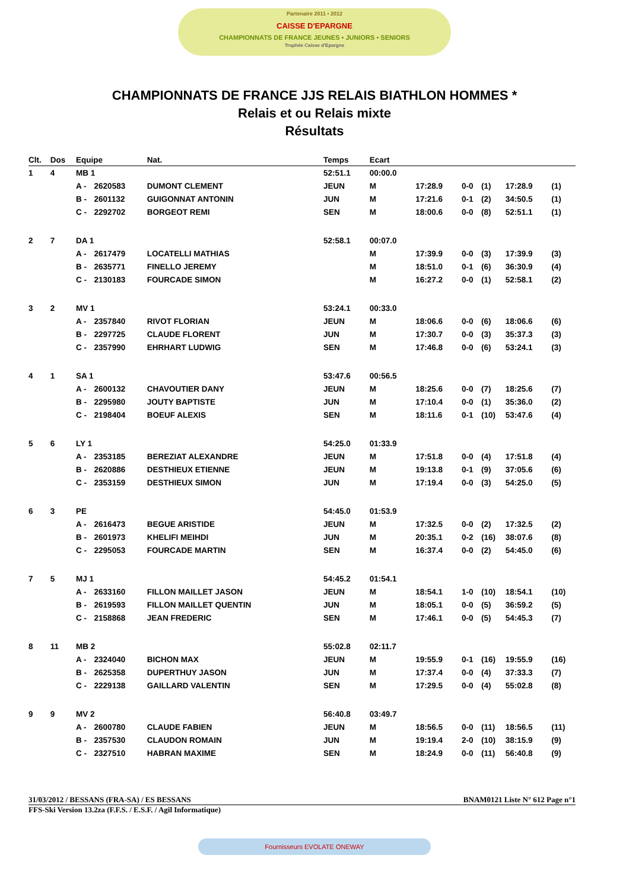Partenaire 2011 • 2012
CAISSE D'EPARGNE
CHAMPIONNATS DE FRANCE JEUNES • JUNIORS • SENIORS
Trophée Caisse d'Epargne
CHAMPIONNATS DE FRANCE JJS RELAIS BIATHLON HOMMES *
Relais et ou Relais mixte
Résultats
| Clt. | Dos | Equipe | | Nat. | Temps | Ecart | | | | | |
| --- | --- | --- | --- | --- | --- | --- | --- | --- | --- | --- | --- |
| 1 | 4 | MB 1 | | | 52:51.1 | 00:00.0 | | | | | |
| | | A - | 2620583 | DUMONT CLEMENT | JEUN | M | 17:28.9 | 0-0 | (1) | 17:28.9 | (1) |
| | | B - | 2601132 | GUIGONNAT ANTONIN | JUN | M | 17:21.6 | 0-1 | (2) | 34:50.5 | (1) |
| | | C - | 2292702 | BORGEOT REMI | SEN | M | 18:00.6 | 0-0 | (8) | 52:51.1 | (1) |
| 2 | 7 | DA 1 | | | 52:58.1 | 00:07.0 | | | | | |
| | | A - | 2617479 | LOCATELLI MATHIAS | | M | 17:39.9 | 0-0 | (3) | 17:39.9 | (3) |
| | | B - | 2635771 | FINELLO JEREMY | | M | 18:51.0 | 0-1 | (6) | 36:30.9 | (4) |
| | | C - | 2130183 | FOURCADE SIMON | | M | 16:27.2 | 0-0 | (1) | 52:58.1 | (2) |
| 3 | 2 | MV 1 | | | 53:24.1 | 00:33.0 | | | | | |
| | | A - | 2357840 | RIVOT FLORIAN | JEUN | M | 18:06.6 | 0-0 | (6) | 18:06.6 | (6) |
| | | B - | 2297725 | CLAUDE FLORENT | JUN | M | 17:30.7 | 0-0 | (3) | 35:37.3 | (3) |
| | | C - | 2357990 | EHRHART LUDWIG | SEN | M | 17:46.8 | 0-0 | (6) | 53:24.1 | (3) |
| 4 | 1 | SA 1 | | | 53:47.6 | 00:56.5 | | | | | |
| | | A - | 2600132 | CHAVOUTIER DANY | JEUN | M | 18:25.6 | 0-0 | (7) | 18:25.6 | (7) |
| | | B - | 2295980 | JOUTY BAPTISTE | JUN | M | 17:10.4 | 0-0 | (1) | 35:36.0 | (2) |
| | | C - | 2198404 | BOEUF ALEXIS | SEN | M | 18:11.6 | 0-1 | (10) | 53:47.6 | (4) |
| 5 | 6 | LY 1 | | | 54:25.0 | 01:33.9 | | | | | |
| | | A - | 2353185 | BEREZIAT ALEXANDRE | JEUN | M | 17:51.8 | 0-0 | (4) | 17:51.8 | (4) |
| | | B - | 2620886 | DESTHIEUX ETIENNE | JEUN | M | 19:13.8 | 0-1 | (9) | 37:05.6 | (6) |
| | | C - | 2353159 | DESTHIEUX SIMON | JUN | M | 17:19.4 | 0-0 | (3) | 54:25.0 | (5) |
| 6 | 3 | PE | | | 54:45.0 | 01:53.9 | | | | | |
| | | A - | 2616473 | BEGUE ARISTIDE | JEUN | M | 17:32.5 | 0-0 | (2) | 17:32.5 | (2) |
| | | B - | 2601973 | KHELIFI MEIHDI | JUN | M | 20:35.1 | 0-2 | (16) | 38:07.6 | (8) |
| | | C - | 2295053 | FOURCADE MARTIN | SEN | M | 16:37.4 | 0-0 | (2) | 54:45.0 | (6) |
| 7 | 5 | MJ 1 | | | 54:45.2 | 01:54.1 | | | | | |
| | | A - | 2633160 | FILLON MAILLET JASON | JEUN | M | 18:54.1 | 1-0 | (10) | 18:54.1 | (10) |
| | | B - | 2619593 | FILLON MAILLET QUENTIN | JUN | M | 18:05.1 | 0-0 | (5) | 36:59.2 | (5) |
| | | C - | 2158868 | JEAN FREDERIC | SEN | M | 17:46.1 | 0-0 | (5) | 54:45.3 | (7) |
| 8 | 11 | MB 2 | | | 55:02.8 | 02:11.7 | | | | | |
| | | A - | 2324040 | BICHON MAX | JEUN | M | 19:55.9 | 0-1 | (16) | 19:55.9 | (16) |
| | | B - | 2625358 | DUPERTHUY JASON | JUN | M | 17:37.4 | 0-0 | (4) | 37:33.3 | (7) |
| | | C - | 2229138 | GAILLARD VALENTIN | SEN | M | 17:29.5 | 0-0 | (4) | 55:02.8 | (8) |
| 9 | 9 | MV 2 | | | 56:40.8 | 03:49.7 | | | | | |
| | | A - | 2600780 | CLAUDE FABIEN | JEUN | M | 18:56.5 | 0-0 | (11) | 18:56.5 | (11) |
| | | B - | 2357530 | CLAUDON ROMAIN | JUN | M | 19:19.4 | 2-0 | (10) | 38:15.9 | (9) |
| | | C - | 2327510 | HABRAN MAXIME | SEN | M | 18:24.9 | 0-0 | (11) | 56:40.8 | (9) |
31/03/2012 / BESSANS (FRA-SA) / ES BESSANS BNAM0121 Liste N° 612 Page n°1
FFS-Ski Version 13.2za (F.F.S. / E.S.F. / Agil Informatique)
Fournisseurs EVOLATE ONEWAY